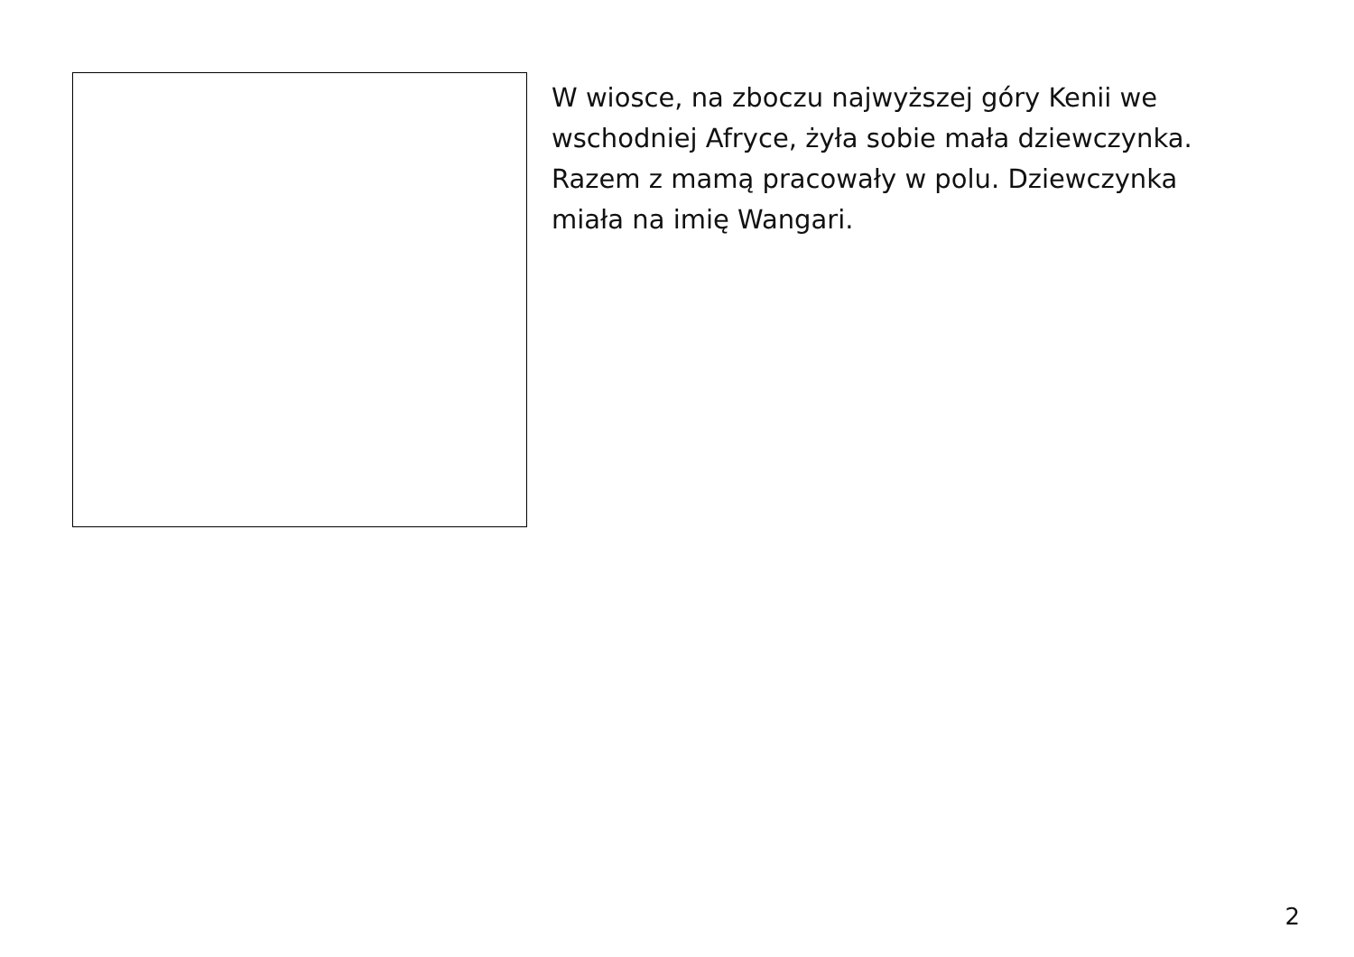W wiosce, na zboczu najwyższej góry Kenii we wschodniej Afryce, żyła sobie mała dziewczynka. Razem z mamą pracowały w polu. Dziewczynka miała na imię Wangari.
2